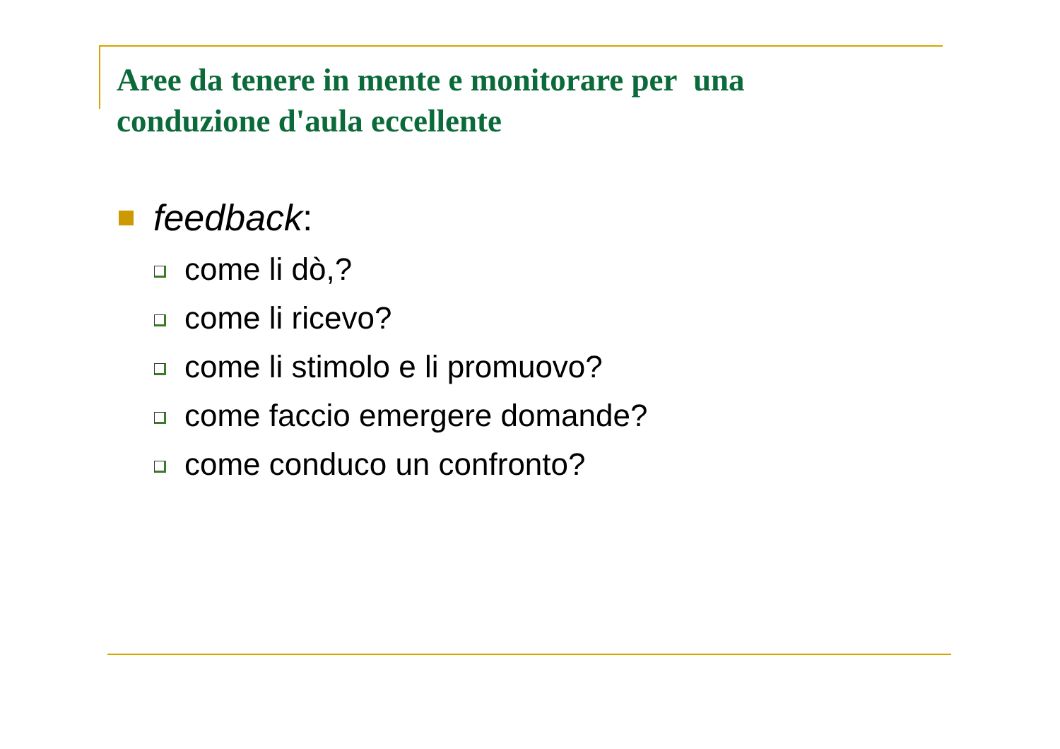Aree da tenere in mente e monitorare per una conduzione d'aula eccellente
feedback:
come li dò,?
come li ricevo?
come li stimolo e li promuovo?
come faccio emergere domande?
come conduco un confronto?